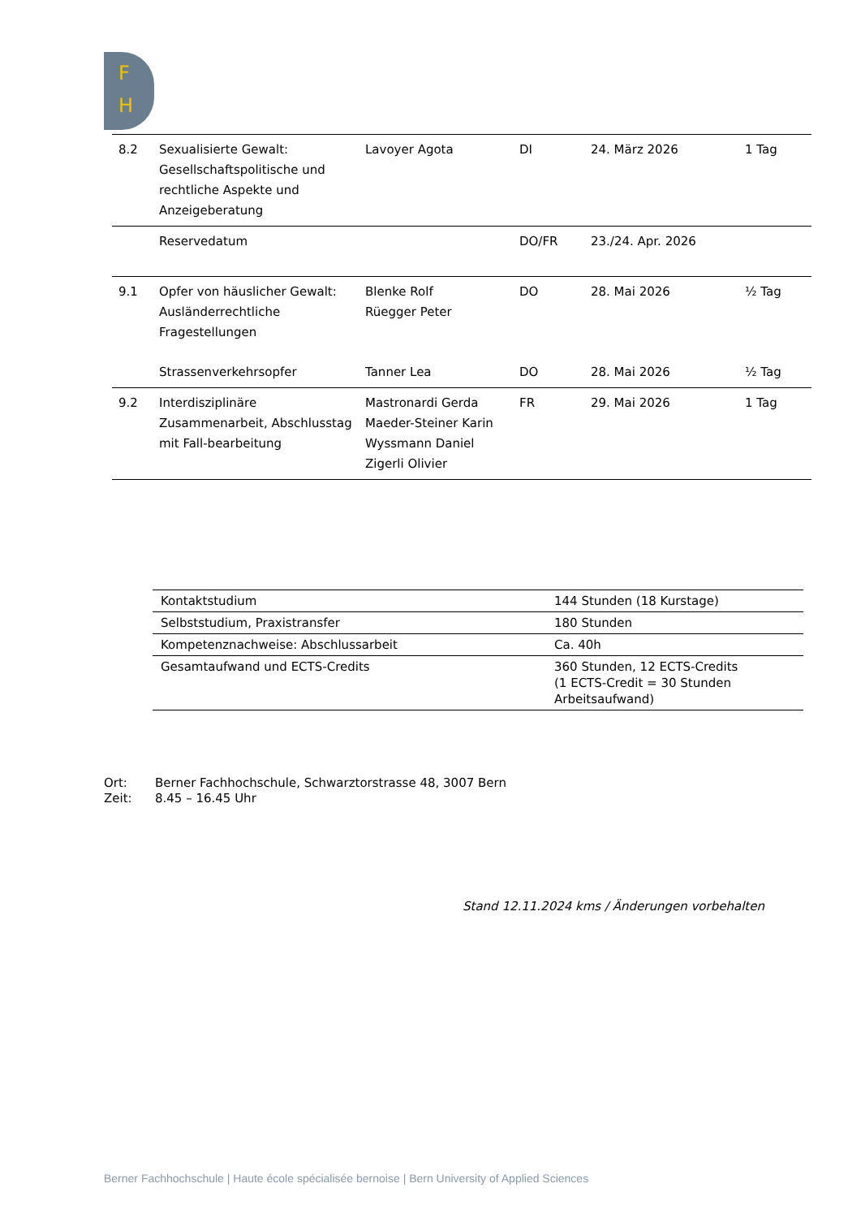F
H
| 8.2 | Sexualisierte Gewalt: Gesellschaftspolitische und rechtliche Aspekte und Anzeigeberatung | Lavoyer Agota | DI | 24. März 2026 | 1 Tag |
| | Reservedatum | | DO/FR | 23./24. Apr. 2026 | |
| 9.1 | Opfer von häuslicher Gewalt: Ausländerrechtliche Fragestellungen | Blenke Rolf Rüegger Peter | DO | 28. Mai 2026 | ½ Tag |
| | Strassenverkehrsopfer | Tanner Lea | DO | 28. Mai 2026 | ½ Tag |
| 9.2 | Interdisziplinäre Zusammenarbeit, Abschlusstag mit Fall-bearbeitung | Mastronardi Gerda Maeder-Steiner Karin Wyssmann Daniel Zigerli Olivier | FR | 29. Mai 2026 | 1 Tag |
| Kontaktstudium | 144 Stunden (18 Kurstage) |
| Selbststudium, Praxistransfer | 180 Stunden |
| Kompetenznachweise: Abschlussarbeit | Ca. 40h |
| Gesamtaufwand und ECTS-Credits | 360 Stunden, 12 ECTS-Credits (1 ECTS-Credit = 30 Stunden Arbeitsaufwand) |
Ort: Berner Fachhochschule, Schwarztorstrasse 48, 3007 Bern
Zeit: 8.45 – 16.45 Uhr
Stand 12.11.2024 kms / Änderungen vorbehalten
Berner Fachhochschule | Haute école spécialisée bernoise | Bern University of Applied Sciences